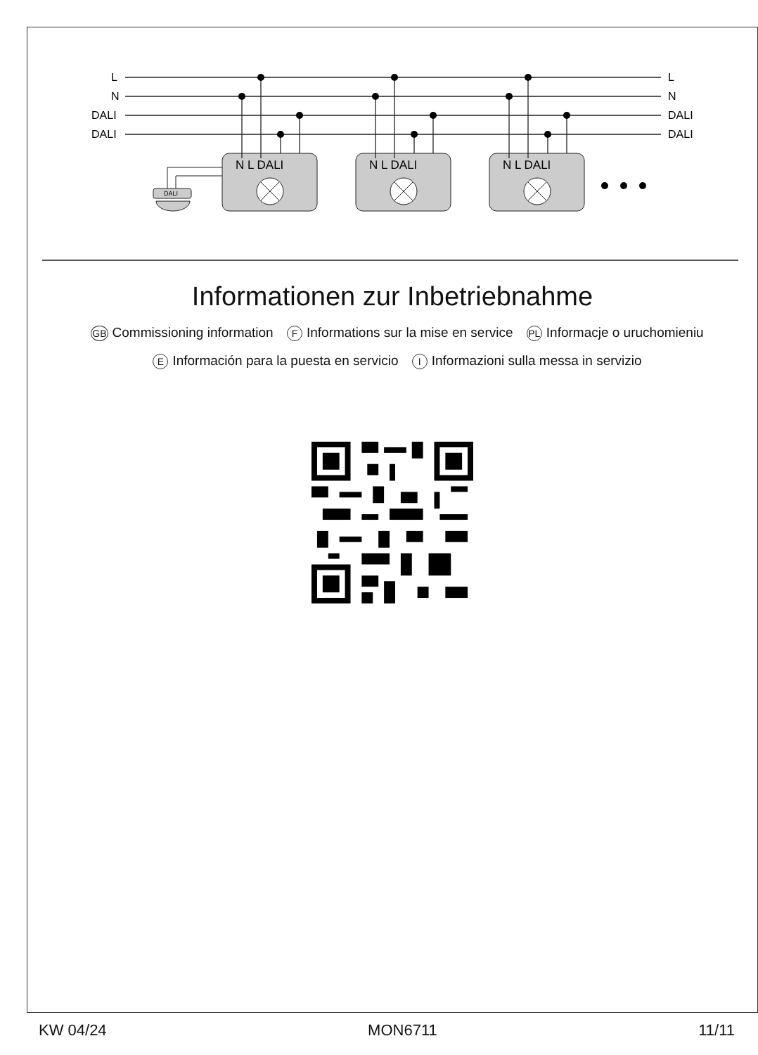L
N
DALI
DALI
L
N
DALI
DALI
N L DALI
DALI
Informationen zur Inbetriebnahme
GB Commissioning information F Informations sur la mise en service PL Informacje o uruchomieniu
E Información para la puesta en servicio I Informazioni sulla messa in servizio
KW 04/24 MON6711 11/11